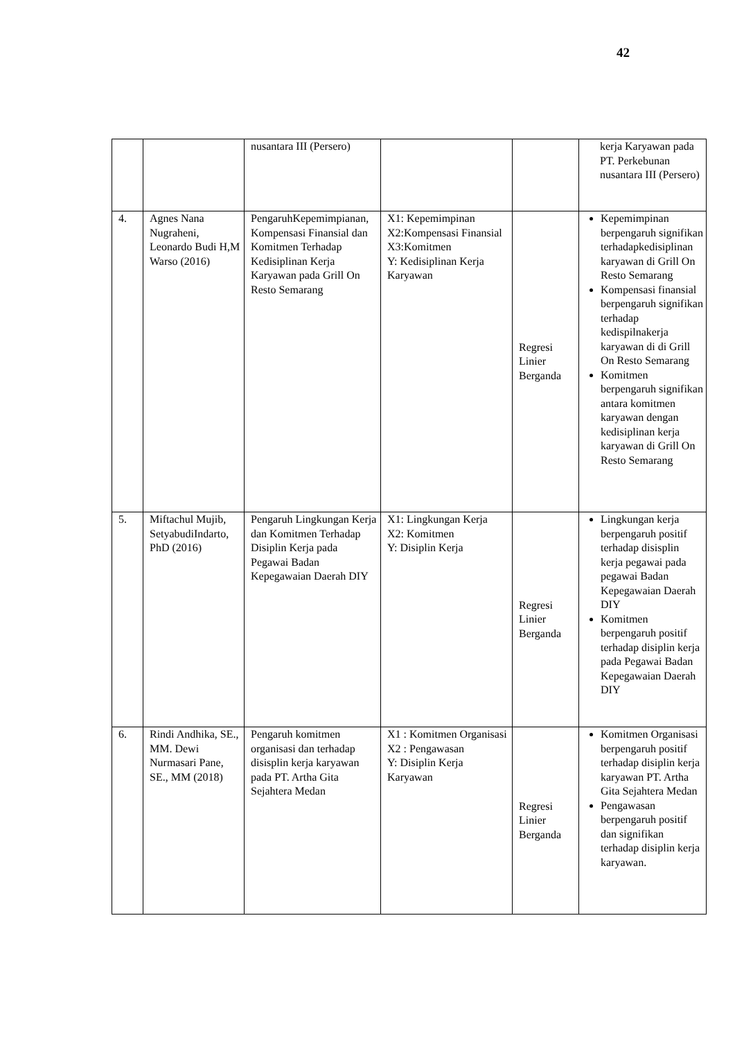42
| | | nusantara III (Persero) | | | kerja Karyawan pada PT. Perkebunan nusantara III (Persero) |
| 4. | Agnes Nana Nugraheni, Leonardo Budi H,M Warso (2016) | PengaruhKepemimpianan, Kompensasi Finansial dan Komitmen Terhadap Kedisiplinan Kerja Karyawan pada Grill On Resto Semarang | X1: Kepemimpinan X2:Kompensasi Finansial X3:Komitmen Y: Kedisiplinan Kerja Karyawan | Regresi Linier Berganda | Kepemimpinan berpengaruh signifikan terhadapkedisiplinan karyawan di Grill On Resto Semarang Kompensasi finansial berpengaruh signifikan terhadap kedispilnakerja karyawan di di Grill On Resto Semarang Komitmen berpengaruh signifikan antara komitmen karyawan dengan kedisiplinan kerja karyawan di Grill On Resto Semarang |
| 5. | Miftachul Mujib, SetyabudiIndarto, PhD (2016) | Pengaruh Lingkungan Kerja dan Komitmen Terhadap Disiplin Kerja pada Pegawai Badan Kepegawaian Daerah DIY | X1: Lingkungan Kerja X2: Komitmen Y: Disiplin Kerja | Regresi Linier Berganda | Lingkungan kerja berpengaruh positif terhadap disisplin kerja pegawai pada pegawai Badan Kepegawaian Daerah DIY Komitmen berpengaruh positif terhadap disiplin kerja pada Pegawai Badan Kepegawaian Daerah DIY |
| 6. | Rindi Andhika, SE., MM. Dewi Nurmasari Pane, SE., MM (2018) | Pengaruh komitmen organisasi dan terhadap disisplin kerja karyawan pada PT. Artha Gita Sejahtera Medan | X1 : Komitmen Organisasi X2 : Pengawasan Y: Disiplin Kerja Karyawan | Regresi Linier Berganda | Komitmen Organisasi berpengaruh positif terhadap disiplin kerja karyawan PT. Artha Gita Sejahtera Medan Pengawasan berpengaruh positif dan signifikan terhadap disiplin kerja karyawan. |